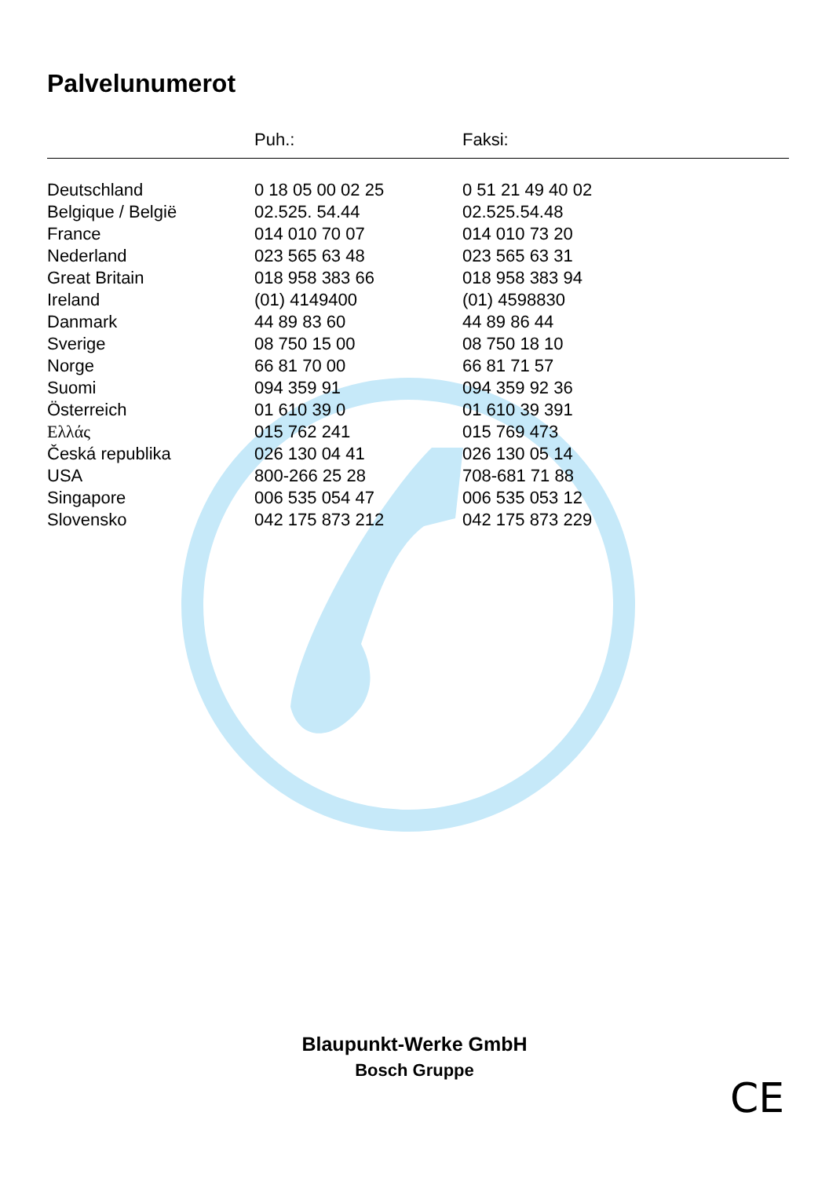Palvelunumerot
| | Puh.: | Faksi: |
| --- | --- | --- |
| Deutschland | 0 18 05 00 02 25 | 0 51 21 49 40 02 |
| Belgique / België | 02.525. 54.44 | 02.525.54.48 |
| France | 014 010 70 07 | 014 010 73 20 |
| Nederland | 023 565 63 48 | 023 565 63 31 |
| Great Britain | 018 958 383 66 | 018 958 383 94 |
| Ireland | (01) 4149400 | (01) 4598830 |
| Danmark | 44 89 83 60 | 44 89 86 44 |
| Sverige | 08 750 15 00 | 08 750 18 10 |
| Norge | 66 81 70 00 | 66 81 71 57 |
| Suomi | 094 359 91 | 094 359 92 36 |
| Österreich | 01 610 39 0 | 01 610 39 391 |
| Ελλάς | 015 762 241 | 015 769 473 |
| Česká republika | 026 130 04 41 | 026 130 05 14 |
| USA | 800-266 25 28 | 708-681 71 88 |
| Singapore | 006 535 054 47 | 006 535 053 12 |
| Slovensko | 042 175 873 212 | 042 175 873 229 |
Blaupunkt-Werke GmbH
Bosch Gruppe
CE